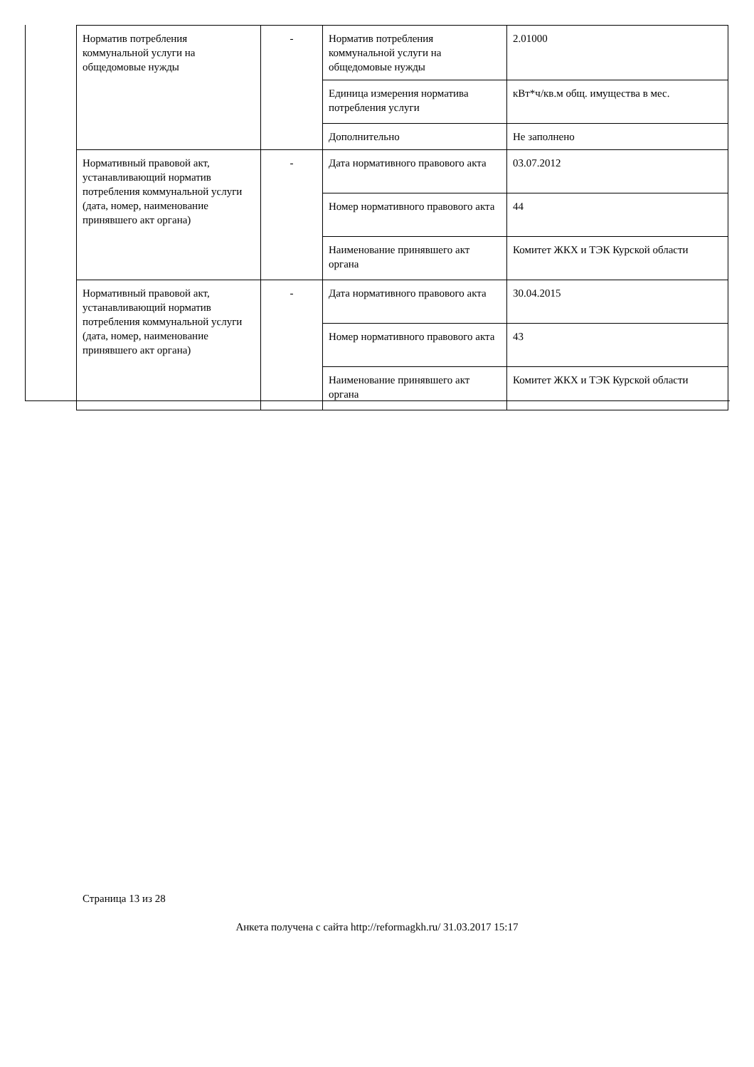| Норматив потребления коммунальной услуги на общедомовые нужды | - | Норматив потребления коммунальной услуги на общедомовые нужды | 2.01000 |
| | | Единица измерения норматива потребления услуги | кВт*ч/кв.м общ. имущества в мес. |
| | | Дополнительно | Не заполнено |
| Нормативный правовой акт, устанавливающий норматив потребления коммунальной услуги (дата, номер, наименование принявшего акт органа) | - | Дата нормативного правового акта | 03.07.2012 |
| | | Номер нормативного правового акта | 44 |
| | | Наименование принявшего акт органа | Комитет ЖКХ и ТЭК Курской области |
| Нормативный правовой акт, устанавливающий норматив потребления коммунальной услуги (дата, номер, наименование принявшего акт органа) | - | Дата нормативного правового акта | 30.04.2015 |
| | | Номер нормативного правового акта | 43 |
| | | Наименование принявшего акт органа | Комитет ЖКХ и ТЭК Курской области |
Страница 13 из 28
Анкета получена с сайта http://reformagkh.ru/ 31.03.2017 15:17